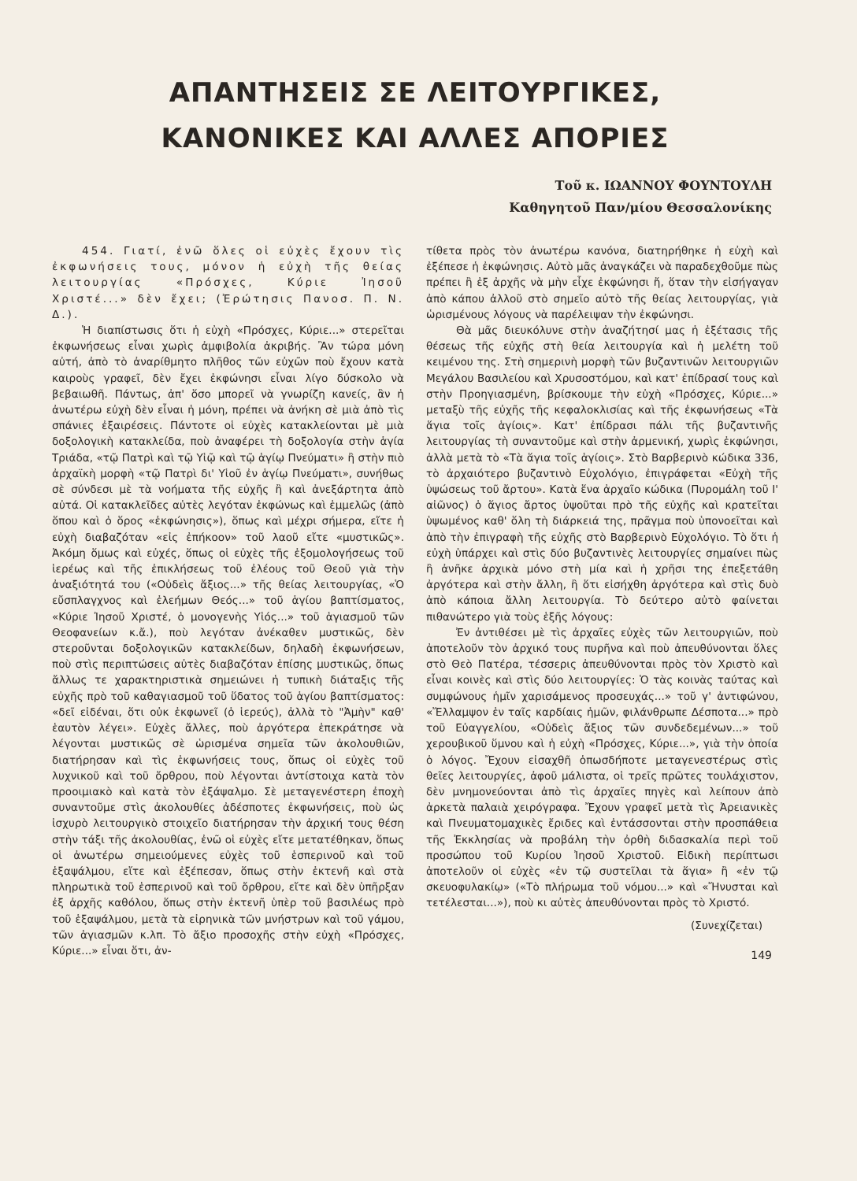ΑΠΑΝΤΗΣΕΙΣ ΣΕ ΛΕΙΤΟΥΡΓΙΚΕΣ,
ΚΑΝΟΝΙΚΕΣ ΚΑΙ ΑΛΛΕΣ ΑΠΟΡΙΕΣ
Τοῦ κ. ΙΩΑΝΝΟΥ ΦΟΥΝΤΟΥΛΗ
Καθηγητοῦ Παν/μίου Θεσσαλονίκης
454. Γιατί, ἐνῶ ὅλες οἱ εὐχὲς ἔχουν τὶς ἐκφωνήσεις τους, μόνον ἡ εὐχὴ τῆς θείας λειτουργίας «Πρόσχες, Κύριε Ἰησοῦ Χριστέ...» δὲν ἔχει; (Ἐρώτησις Πανοσ. Π. Ν. Δ.).
Ἡ διαπίστωσις ὅτι ἡ εὐχὴ «Πρόσχες, Κύριε...» στερεῖται ἐκφωνήσεως εἶναι χωρὶς ἀμφιβολία ἀκριβής. Ἂν τώρα μόνη αὐτή, ἀπὸ τὸ ἀναρίθμητο πλῆθος τῶν εὐχῶν ποὺ ἔχουν κατὰ καιροὺς γραφεῖ, δὲν ἔχει ἐκφώνησι εἶναι λίγο δύσκολο νὰ βεβαιωθῆ. Πάντως, ἀπ' ὅσο μπορεῖ νὰ γνωρίζη κανείς, ἂν ἡ ἀνωτέρω εὐχὴ δὲν εἶναι ἡ μόνη, πρέπει νὰ ἀνήκη σὲ μιὰ ἀπὸ τὶς σπάνιες ἐξαιρέσεις. Πάντοτε οἱ εὐχὲς κατακλείονται μὲ μιὰ δοξολογικὴ κατακλείδα, ποὺ ἀναφέρει τὴ δοξολογία στὴν ἁγία Τριάδα, «τῷ Πατρὶ καὶ τῷ Υἱῷ καὶ τῷ ἁγίῳ Πνεύματι» ἢ στὴν πιὸ ἀρχαϊκὴ μορφὴ «τῷ Πατρὶ δι' Υἱοῦ ἐν ἁγίῳ Πνεύματι», συνήθως σὲ σύνδεσι μὲ τὰ νοήματα τῆς εὐχῆς ἢ καὶ ἀνεξάρτητα ἀπὸ αὐτά. Οἱ κατακλεῖδες αὐτὲς λεγόταν ἐκφώνως καὶ ἐμμελῶς (ἀπὸ ὅπου καὶ ὁ ὅρος «ἐκφώνησις»), ὅπως καὶ μέχρι σήμερα, εἴτε ἡ εὐχὴ διαβαζόταν «εἰς ἐπήκοον» τοῦ λαοῦ εἴτε «μυστικῶς». Ἀκόμη ὅμως καὶ εὐχές, ὅπως οἱ εὐχὲς τῆς ἐξομολογήσεως τοῦ ἱερέως καὶ τῆς ἐπικλήσεως τοῦ ἐλέους τοῦ Θεοῦ γιὰ τὴν ἀναξιότητά του («Οὐδεὶς ἄξιος...» τῆς θείας λειτουργίας, «Ὁ εὔσπλαγχνος καὶ ἐλεήμων Θεός...» τοῦ ἁγίου βαπτίσματος, «Κύριε Ἰησοῦ Χριστέ, ὁ μονογενὴς Υἱός...» τοῦ ἁγιασμοῦ τῶν Θεοφανείων κ.ἄ.), ποὺ λεγόταν ἀνέκαθεν μυστικῶς, δὲν στεροῦνται δοξολογικῶν κατακλείδων, δηλαδὴ ἐκφωνήσεων, ποὺ στὶς περιπτώσεις αὐτὲς διαβαζόταν ἐπίσης μυστικῶς, ὅπως ἄλλως τε χαρακτηριστικὰ σημειώνει ἡ τυπικὴ διάταξις τῆς εὐχῆς πρὸ τοῦ καθαγιασμοῦ τοῦ ὕδατος τοῦ ἁγίου βαπτίσματος: «δεῖ εἰδέναι, ὅτι οὐκ ἐκφωνεῖ (ὁ ἱερεύς), ἀλλὰ τὸ "Ἀμὴν" καθ' ἑαυτὸν λέγει». Εὐχὲς ἄλλες, ποὺ ἀργότερα ἐπεκράτησε νὰ λέγονται μυστικῶς σὲ ὡρισμένα σημεῖα τῶν ἀκολουθιῶν, διατήρησαν καὶ τὶς ἐκφωνήσεις τους, ὅπως οἱ εὐχὲς τοῦ λυχνικοῦ καὶ τοῦ ὄρθρου, ποὺ λέγονται ἀντίστοιχα κατὰ τὸν προοιμιακὸ καὶ κατὰ τὸν ἑξάψαλμο. Σὲ μεταγενέστερη ἐποχὴ συναντοῦμε στὶς ἀκολουθίες ἀδέσποτες ἐκφωνήσεις, ποὺ ὡς ἰσχυρὸ λειτουργικὸ στοιχεῖο διατήρησαν τὴν ἀρχική τους θέση στὴν τάξι τῆς ἀκολουθίας, ἐνῶ οἱ εὐχὲς εἴτε μετατέθηκαν, ὅπως οἱ ἀνωτέρω σημειούμενες εὐχὲς τοῦ ἑσπερινοῦ καὶ τοῦ ἑξαψάλμου, εἴτε καὶ ἐξέπεσαν, ὅπως στὴν ἐκτενῆ καὶ στὰ πληρωτικὰ τοῦ ἑσπερινοῦ καὶ τοῦ ὄρθρου, εἴτε καὶ δὲν ὑπῆρξαν ἐξ ἀρχῆς καθόλου, ὅπως στὴν ἐκτενῆ ὑπὲρ τοῦ βασιλέως πρὸ τοῦ ἑξαψάλμου, μετὰ τὰ εἰρηνικὰ τῶν μνήστρων καὶ τοῦ γάμου, τῶν ἁγιασμῶν κ.λπ. Τὸ ἄξιο προσοχῆς στὴν εὐχὴ «Πρόσχες, Κύριε...» εἶναι ὅτι, ἀν-
τίθετα πρὸς τὸν ἀνωτέρω κανόνα, διατηρήθηκε ἡ εὐχὴ καὶ ἐξέπεσε ἡ ἐκφώνησις. Αὐτὸ μᾶς ἀναγκάζει νὰ παραδεχθοῦμε πὼς πρέπει ἢ ἐξ ἀρχῆς νὰ μὴν εἶχε ἐκφώνησι ἤ, ὅταν τὴν εἰσήγαγαν ἀπὸ κάπου ἀλλοῦ στὸ σημεῖο αὐτὸ τῆς θείας λειτουργίας, γιὰ ὡρισμένους λόγους νὰ παρέλειψαν τὴν ἐκφώνησι.
Θὰ μᾶς διευκόλυνε στὴν ἀναζήτησί μας ἡ ἐξέτασις τῆς θέσεως τῆς εὐχῆς στὴ θεία λειτουργία καὶ ἡ μελέτη τοῦ κειμένου της. Στὴ σημερινὴ μορφὴ τῶν βυζαντινῶν λειτουργιῶν Μεγάλου Βασιλείου καὶ Χρυσοστόμου, καὶ κατ' ἐπίδρασί τους καὶ στὴν Προηγιασμένη, βρίσκουμε τὴν εὐχὴ «Πρόσχες, Κύριε...» μεταξὺ τῆς εὐχῆς τῆς κεφαλοκλισίας καὶ τῆς ἐκφωνήσεως «Τὰ ἅγια τοῖς ἁγίοις». Κατ' ἐπίδρασι πάλι τῆς βυζαντινῆς λειτουργίας τὴ συναντοῦμε καὶ στὴν ἀρμενική, χωρὶς ἐκφώνησι, ἀλλὰ μετὰ τὸ «Τὰ ἅγια τοῖς ἁγίοις». Στὸ Βαρβερινὸ κώδικα 336, τὸ ἀρχαιότερο βυζαντινὸ Εὐχολόγιο, ἐπιγράφεται «Εὐχὴ τῆς ὑψώσεως τοῦ ἄρτου». Κατὰ ἕνα ἀρχαῖο κώδικα (Πυρομάλη τοῦ Ι' αἰῶνος) ὁ ἅγιος ἄρτος ὑψοῦται πρὸ τῆς εὐχῆς καὶ κρατεῖται ὑψωμένος καθ' ὅλη τὴ διάρκειά της, πρᾶγμα ποὺ ὑπονοεῖται καὶ ἀπὸ τὴν ἐπιγραφὴ τῆς εὐχῆς στὸ Βαρβερινὸ Εὐχολόγιο. Τὸ ὅτι ἡ εὐχὴ ὑπάρχει καὶ στὶς δύο βυζαντινὲς λειτουργίες σημαίνει πὼς ἢ ἀνῆκε ἀρχικὰ μόνο στὴ μία καὶ ἡ χρῆσι της ἐπεξετάθη ἀργότερα καὶ στὴν ἄλλη, ἢ ὅτι εἰσήχθη ἀργότερα καὶ στὶς δυὸ ἀπὸ κάποια ἄλλη λειτουργία. Τὸ δεύτερο αὐτὸ φαίνεται πιθανώτερο γιὰ τοὺς ἑξῆς λόγους:
Ἐν ἀντιθέσει μὲ τὶς ἀρχαῖες εὐχὲς τῶν λειτουργιῶν, ποὺ ἀποτελοῦν τὸν ἀρχικό τους πυρῆνα καὶ ποὺ ἀπευθύνονται ὅλες στὸ Θεὸ Πατέρα, τέσσερις ἀπευθύνονται πρὸς τὸν Χριστὸ καὶ εἶναι κοινὲς καὶ στὶς δύο λειτουργίες: Ὁ τὰς κοινὰς ταύτας καὶ συμφώνους ἡμῖν χαρισάμενος προσευχάς...» τοῦ γ' ἀντιφώνου, «Ἔλλαμψον ἐν ταῖς καρδίαις ἡμῶν, φιλάνθρωπε Δέσποτα...» πρὸ τοῦ Εὐαγγελίου, «Οὐδεὶς ἄξιος τῶν συνδεδεμένων...» τοῦ χερουβικοῦ ὕμνου καὶ ἡ εὐχὴ «Πρόσχες, Κύριε...», γιὰ τὴν ὁποία ὁ λόγος. Ἔχουν εἰσαχθῆ ὁπωσδήποτε μεταγενεστέρως στὶς θεῖες λειτουργίες, ἀφοῦ μάλιστα, οἱ τρεῖς πρῶτες τουλάχιστον, δὲν μνημονεύονται ἀπὸ τὶς ἀρχαῖες πηγὲς καὶ λείπουν ἀπὸ ἀρκετὰ παλαιὰ χειρόγραφα. Ἔχουν γραφεῖ μετὰ τὶς Ἀρειανικὲς καὶ Πνευματομαχικὲς ἔριδες καὶ ἐντάσσονται στὴν προσπάθεια τῆς Ἐκκλησίας νὰ προβάλη τὴν ὀρθὴ διδασκαλία περὶ τοῦ προσώπου τοῦ Κυρίου Ἰησοῦ Χριστοῦ. Εἰδικὴ περίπτωσι ἀποτελοῦν οἱ εὐχὲς «ἐν τῷ συστεῖλαι τὰ ἅγια» ἢ «ἐν τῷ σκευοφυλακίῳ» («Τὸ πλήρωμα τοῦ νόμου...» καὶ «Ἤνυσται καὶ τετέλεσται...»), ποὺ κι αὐτὲς ἀπευθύνονται πρὸς τὸ Χριστό.
(Συνεχίζεται)
149